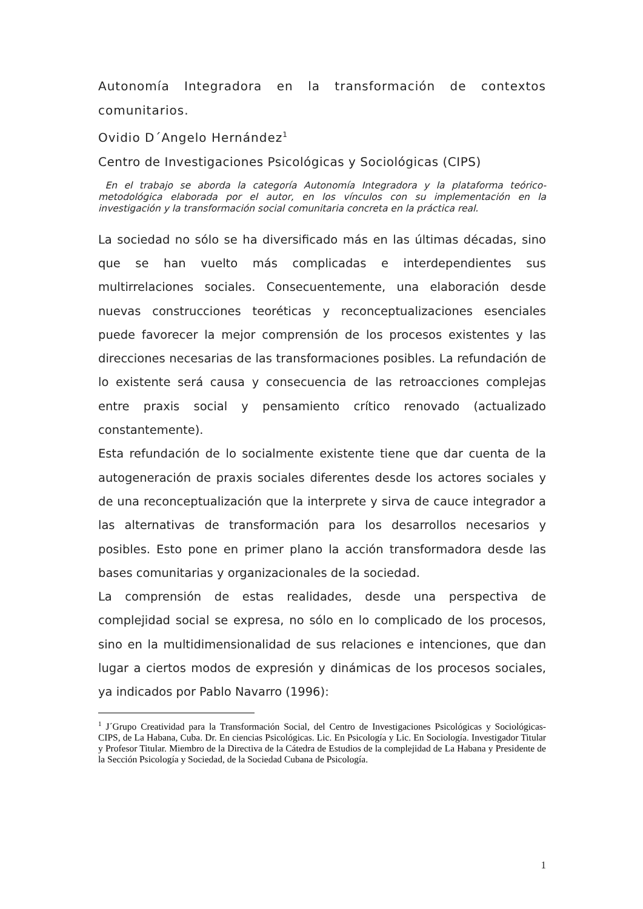Autonomía Integradora en la transformación de contextos comunitarios.
Ovidio D´Angelo Hernández<sup>1</sup>
Centro de Investigaciones Psicológicas y Sociológicas (CIPS)
En el trabajo se aborda la categoría Autonomía Integradora y la plataforma teórico-metodológica elaborada por el autor, en los vínculos con su implementación en la investigación y la transformación social comunitaria concreta en la práctica real.
La sociedad no sólo se ha diversificado más en las últimas décadas, sino que se han vuelto más complicadas e interdependientes sus multirrelaciones sociales. Consecuentemente, una elaboración desde nuevas construcciones teoréticas y reconceptualizaciones esenciales puede favorecer la mejor comprensión de los procesos existentes y las direcciones necesarias de las transformaciones posibles. La refundación de lo existente será causa y consecuencia de las retroacciones complejas entre praxis social y pensamiento crítico renovado (actualizado constantemente).
Esta refundación de lo socialmente existente tiene que dar cuenta de la autogeneración de praxis sociales diferentes desde los actores sociales y de una reconceptualización que la interprete y sirva de cauce integrador a las alternativas de transformación para los desarrollos necesarios y posibles. Esto pone en primer plano la acción transformadora desde las bases comunitarias y organizacionales de la sociedad.
La comprensión de estas realidades, desde una perspectiva de complejidad social se expresa, no sólo en lo complicado de los procesos, sino en la multidimensionalidad de sus relaciones e intenciones, que dan lugar a ciertos modos de expresión y dinámicas de los procesos sociales, ya indicados por Pablo Navarro (1996):
<sup>1</sup> J´Grupo Creatividad para la Transformación Social, del Centro de Investigaciones Psicológicas y Sociológicas- CIPS, de La Habana, Cuba. Dr. En ciencias Psicológicas. Lic. En Psicología y Lic. En Sociología. Investigador Titular y Profesor Titular. Miembro de la Directiva de la Cátedra de Estudios de la complejidad de La Habana y Presidente de la Sección Psicología y Sociedad, de la Sociedad Cubana de Psicología.
1